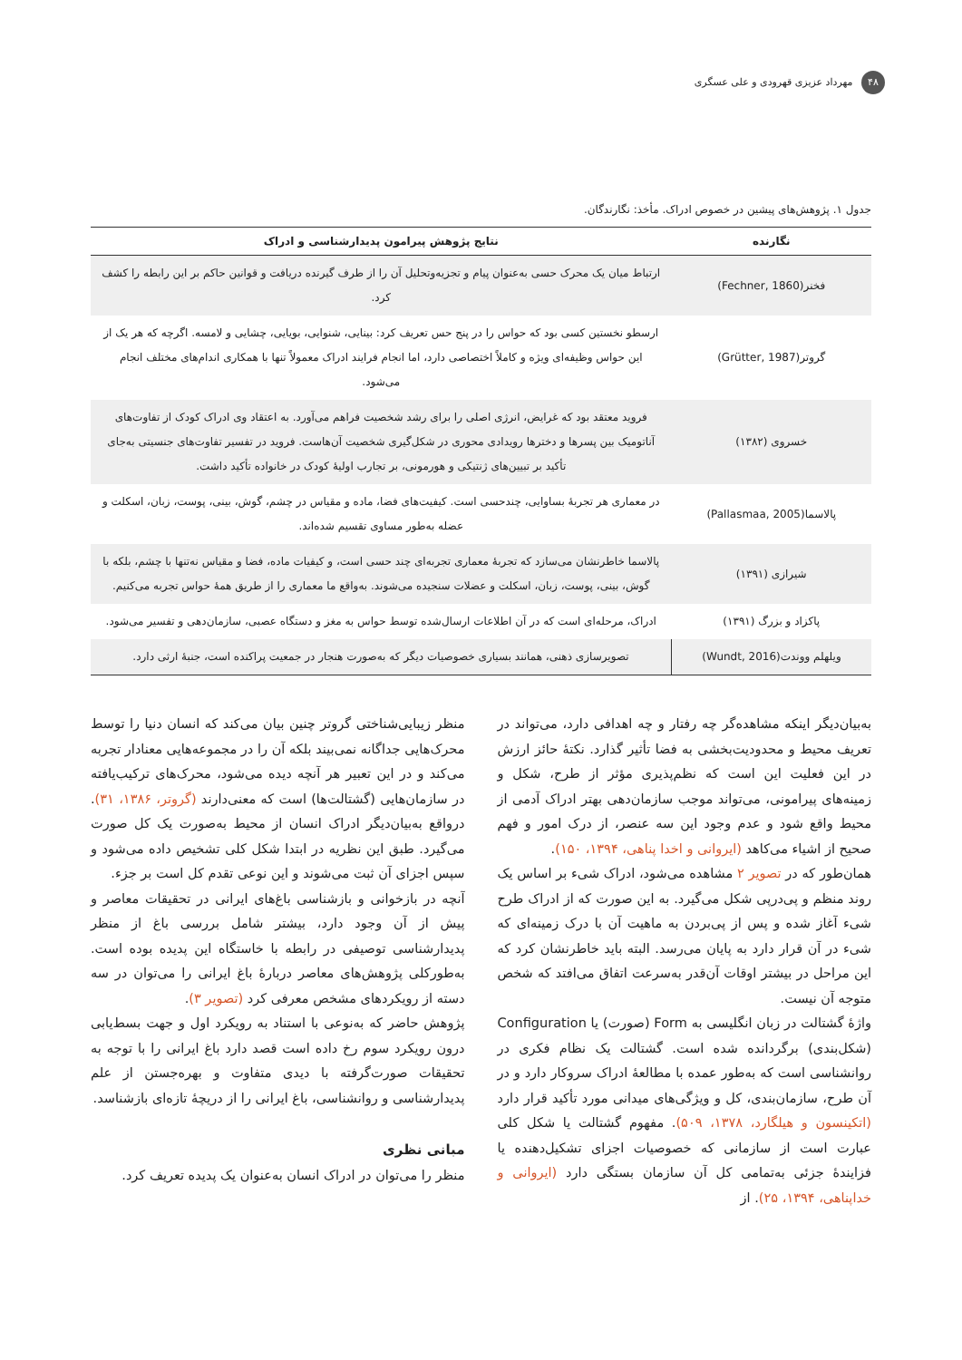۴۸ مهرداد عزیزی قهرودی و علی عسگری
جدول ۱. پژوهش‌های پیشین در خصوص ادراک. مأخذ: نگارندگان.
| نگارنده | نتایج پژوهش پیرامون پدیدارشناسی و ادراک |
| --- | --- |
| فخنر(Fechner, 1860) | ارتباط میان یک محرک حسی به‌عنوان پیام و تجزیه‌وتحلیل آن را از طرف گیرنده دریافت و قوانین حاکم بر این رابطه را کشف کرد. |
| گروتر(Grütter, 1987) | ارسطو نخستین کسی بود که حواس را در پنج حس تعریف کرد: بینایی، شنوایی، بویایی، چشایی و لامسه. اگرچه که هر یک از این حواس وظیفه‌ای ویژه و کاملاً اختصاصی دارد، اما انجام فرایند ادراک معمولاً تنها با همکاری اندام‌های مختلف انجام می‌شود. |
| خسروی (۱۳۸۲) | فروید معتقد بود که غرایض، انرژی اصلی را برای رشد شخصیت فراهم می‌آورد. به اعتقاد وی ادراک کودک از تفاوت‌های آناتومیک بین پسرها و دخترها رویدادی محوری در شکل‌گیری شخصیت آن‌هاست. فروید در تفسیر تفاوت‌های جنسیتی به‌جای تأکید بر تبیین‌های ژنتیکی و هورمونی، بر تجارب اولیهٔ کودک در خانواده تأکید داشت. |
| پالاسما(Pallasmaa, 2005) | در معماری هر تجربهٔ بساوایی، چندحسی است. کیفیت‌های فضا، ماده و مقیاس در چشم، گوش، بینی، پوست، زبان، اسکلت و عضله به‌طور مساوی تقسیم شده‌اند. |
| شیرازی (۱۳۹۱) | پالاسما خاطرنشان می‌سازد که تجربهٔ معماری تجربه‌ای چند حسی است، و کیفیات ماده، فضا و مقیاس نه‌تنها با چشم، بلکه با گوش، بینی، پوست، زبان، اسکلت و عضلات سنجیده می‌شوند. به‌واقع ما معماری را از طریق همهٔ حواس تجربه می‌کنیم. |
| پاکزاد و بزرگ (۱۳۹۱) | ادراک، مرحله‌ای است که در آن اطلاعات ارسال‌شده توسط حواس به مغز و دستگاه عصبی، سازمان‌دهی و تفسیر می‌شود. |
| ویلهلم ووندت(Wundt, 2016) | تصویرسازی ذهنی، همانند بسیاری خصوصیات دیگر که به‌صورت هنجار در جمعیت پراکنده است، جنبهٔ ارثی دارد. |
به‌بیان‌دیگر اینکه مشاهده‌گر چه رفتار و چه اهدافی دارد، می‌تواند در تعریف محیط و محدودیت‌بخشی به فضا تأثیر گذارد. نکتهٔ حائز ارزش در این فعلیت این است که نظم‌پذیری مؤثر از طرح، شکل و زمینه‌های پیرامونی، می‌تواند موجب سازمان‌دهی بهتر ادراک آدمی از محیط واقع شود و عدم وجود این سه عنصر، از درک امور و فهم صحیح از اشیاء می‌کاهد (ایروانی و اخدا پناهی، ۱۳۹۴، ۱۵۰).
همان‌طور که در تصویر ۲ مشاهده می‌شود، ادراک شیء بر اساس یک روند منظم و پی‌درپی شکل می‌گیرد. به این صورت که از ادراک طرح شیء آغاز شده و پس از پی‌بردن به ماهیت آن با درک زمینه‌ای که شیء در آن قرار دارد به پایان می‌رسد. البته باید خاطرنشان کرد که این مراحل در بیشتر اوقات آن‌قدر به‌سرعت اتفاق می‌افتد که شخص متوجه آن نیست.
واژهٔ گشتالت در زبان انگلیسی به Form (صورت) یا Configuration (شکل‌بندی) برگردانده شده است. گشتالت یک نظام فکری در روانشناسی است که به‌طور عمده با مطالعهٔ ادراک سروکار دارد و در آن طرح، سازمان‌بندی، کل و ویژگی‌های میدانی مورد تأکید قرار دارد (اتکینسون و هیلگارد، ۱۳۷۸، ۵۰۹). مفهوم گشتالت یا شکل کلی عبارت است از سازمانی که خصوصیات اجزای تشکیل‌دهنده یا فزایندهٔ جزئی به‌تمامی کل آن سازمان بستگی دارد (ایروانی و خداپناهی، ۱۳۹۴، ۲۵). از
منظر زیبایی‌شناختی گروتر چنین بیان می‌کند که انسان دنیا را توسط محرک‌هایی جداگانه نمی‌بیند بلکه آن را در مجموعه‌هایی معنادار تجربه می‌کند و در این تعبیر هر آنچه دیده می‌شود، محرک‌های ترکیب‌یافته در سازمان‌هایی (گشتالت‌ها) است که معنی‌دارند (گروتر، ۱۳۸۶، ۳۱). درواقع به‌بیان‌دیگر ادراک انسان از محیط به‌صورت یک کل صورت می‌گیرد. طبق این نظریه در ابتدا شکل کلی تشخیص داده می‌شود و سپس اجزای آن ثبت می‌شوند و این نوعی تقدم کل است بر جزء.
آنچه در بازخوانی و بازشناسی باغ‌های ایرانی در تحقیقات معاصر و پیش از آن وجود دارد، بیشتر شامل بررسی باغ از منظر پدیدارشناسی توصیفی در رابطه با خاستگاه این پدیده بوده است. به‌طورکلی پژوهش‌های معاصر دربارهٔ باغ ایرانی را می‌توان در سه دسته از رویکردهای مشخص معرفی کرد (تصویر ۳).
پژوهش حاضر که به‌نوعی با استناد به رویکرد اول و جهت بسط‌یابی درون رویکرد سوم رخ داده است قصد دارد باغ ایرانی را با توجه به تحقیقات صورت‌گرفته با دیدی متفاوت و بهره‌جستن از علم پدیدارشناسی و روانشناسی، باغ ایرانی را از دریچهٔ تازه‌ای بازشناسد.
مبانی نظری
منظر را می‌توان در ادراک انسان به‌عنوان یک پدیده تعریف کرد.